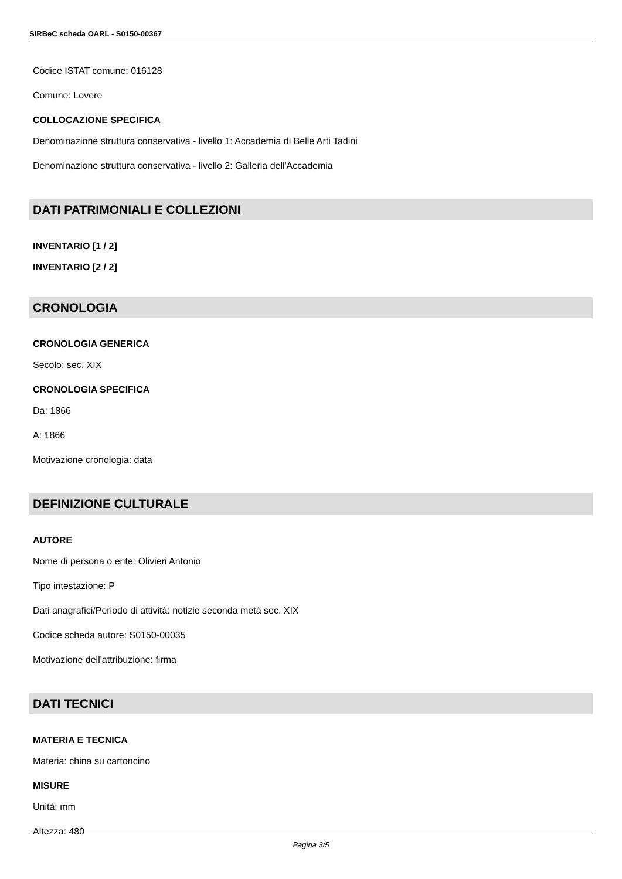SIRBeC scheda OARL - S0150-00367
Codice ISTAT comune: 016128
Comune: Lovere
COLLOCAZIONE SPECIFICA
Denominazione struttura conservativa - livello 1: Accademia di Belle Arti Tadini
Denominazione struttura conservativa - livello 2: Galleria dell'Accademia
DATI PATRIMONIALI E COLLEZIONI
INVENTARIO [1 / 2]
INVENTARIO [2 / 2]
CRONOLOGIA
CRONOLOGIA GENERICA
Secolo: sec. XIX
CRONOLOGIA SPECIFICA
Da: 1866
A: 1866
Motivazione cronologia: data
DEFINIZIONE CULTURALE
AUTORE
Nome di persona o ente: Olivieri Antonio
Tipo intestazione: P
Dati anagrafici/Periodo di attività: notizie seconda metà sec. XIX
Codice scheda autore: S0150-00035
Motivazione dell'attribuzione: firma
DATI TECNICI
MATERIA E TECNICA
Materia: china su cartoncino
MISURE
Unità: mm
Altezza: 480
Pagina 3/5